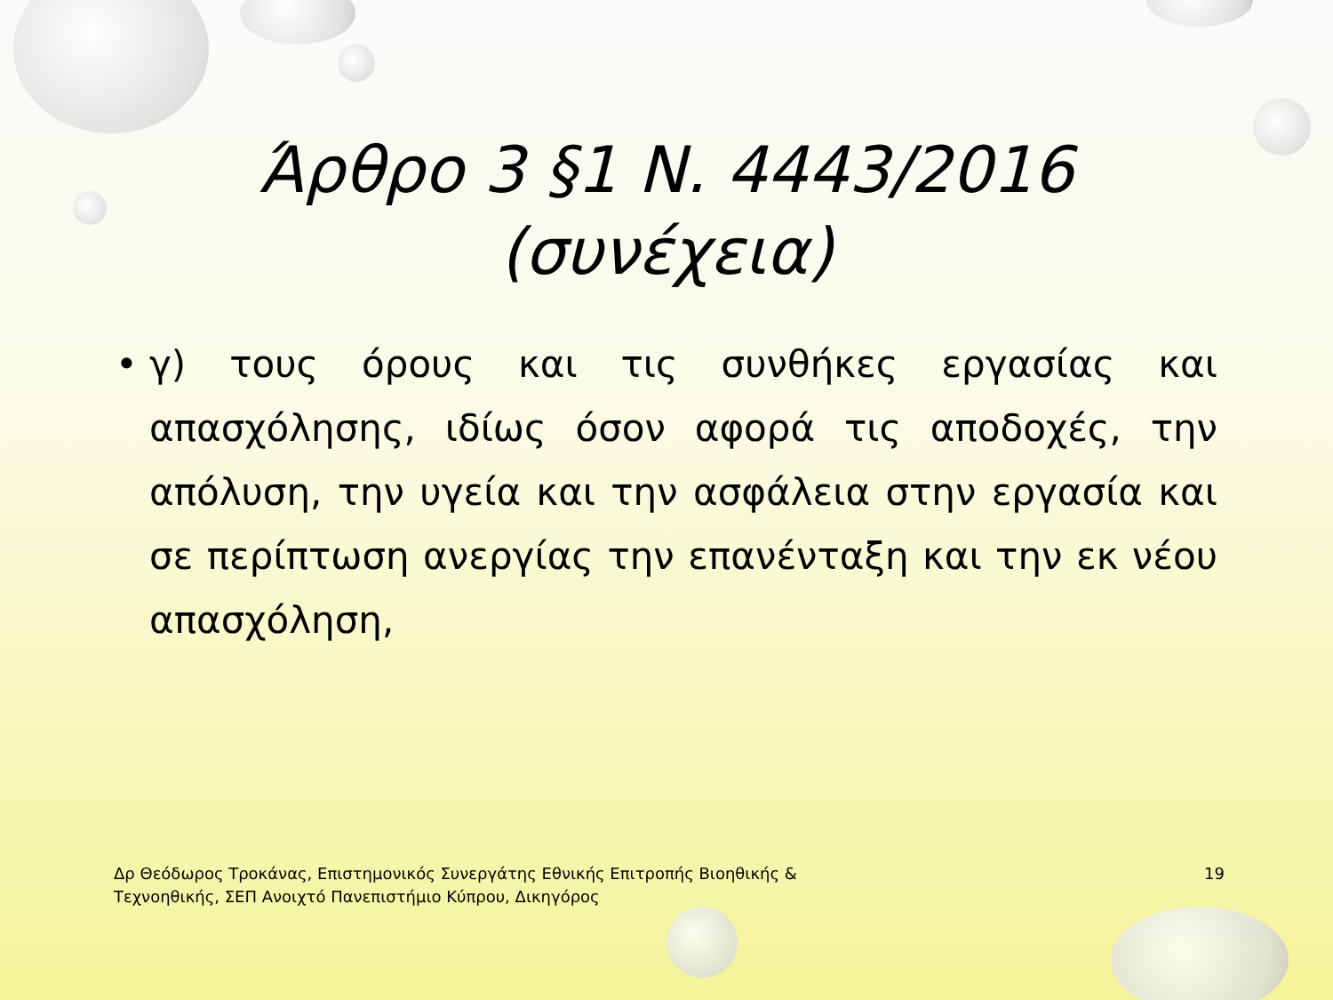Άρθρο 3 §1 Ν. 4443/2016
(συνέχεια)
• γ) τους όρους και τις συνθήκες εργασίας και απασχόλησης, ιδίως όσον αφορά τις αποδοχές, την απόλυση, την υγεία και την ασφάλεια στην εργασία και σε περίπτωση ανεργίας την επανένταξη και την εκ νέου απασχόληση,
Δρ Θεόδωρος Τροκάνας, Επιστημονικός Συνεργάτης Εθνικής Επιτροπής Βιοηθικής &
Τεχνοηθικής, ΣΕΠ Ανοιχτό Πανεπιστήμιο Κύπρου, Δικηγόρος
19